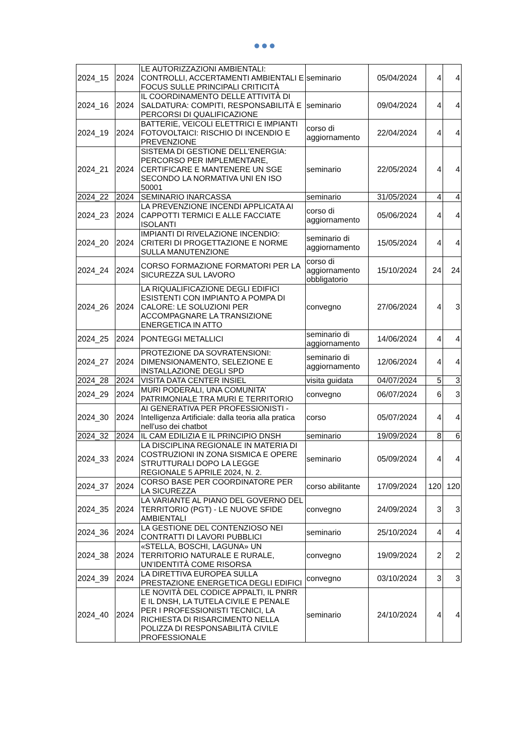●●●
| 2024_15 | 2024 | LE AUTORIZZAZIONI AMBIENTALI: CONTROLLI, ACCERTAMENTI AMBIENTALI E FOCUS SULLE PRINCIPALI CRITICITÀ | seminario | 05/04/2024 | 4 | 4 |
| 2024_16 | 2024 | IL COORDINAMENTO DELLE ATTIVITÀ DI SALDATURA: COMPITI, RESPONSABILITÀ E PERCORSI DI QUALIFICAZIONE | seminario | 09/04/2024 | 4 | 4 |
| 2024_19 | 2024 | BATTERIE, VEICOLI ELETTRICI E IMPIANTI FOTOVOLTAICI: RISCHIO DI INCENDIO E PREVENZIONE | corso di aggiornamento | 22/04/2024 | 4 | 4 |
| 2024_21 | 2024 | SISTEMA DI GESTIONE DELL'ENERGIA: PERCORSO PER IMPLEMENTARE, CERTIFICARE E MANTENERE UN SGE SECONDO LA NORMATIVA UNI EN ISO 50001 | seminario | 22/05/2024 | 4 | 4 |
| 2024_22 | 2024 | SEMINARIO INARCASSA | seminario | 31/05/2024 | 4 | 4 |
| 2024_23 | 2024 | LA PREVENZIONE INCENDI APPLICATA AI CAPPOTTI TERMICI E ALLE FACCIATE ISOLANTI | corso di aggiornamento | 05/06/2024 | 4 | 4 |
| 2024_20 | 2024 | IMPIANTI DI RIVELAZIONE INCENDIO: CRITERI DI PROGETTAZIONE E NORME SULLA MANUTENZIONE | seminario di aggiornamento | 15/05/2024 | 4 | 4 |
| 2024_24 | 2024 | CORSO FORMAZIONE FORMATORI PER LA SICUREZZA SUL LAVORO | corso di aggiornamento obbligatorio | 15/10/2024 | 24 | 24 |
| 2024_26 | 2024 | LA RIQUALIFICAZIONE DEGLI EDIFICI ESISTENTI CON IMPIANTO A POMPA DI CALORE: LE SOLUZIONI PER ACCOMPAGNARE LA TRANSIZIONE ENERGETICA IN ATTO | convegno | 27/06/2024 | 4 | 3 |
| 2024_25 | 2024 | PONTEGGI METALLICI | seminario di aggiornamento | 14/06/2024 | 4 | 4 |
| 2024_27 | 2024 | PROTEZIONE DA SOVRATENSIONI: DIMENSIONAMENTO, SELEZIONE E INSTALLAZIONE DEGLI SPD | seminario di aggiornamento | 12/06/2024 | 4 | 4 |
| 2024_28 | 2024 | VISITA DATA CENTER INSIEL | visita guidata | 04/07/2024 | 5 | 3 |
| 2024_29 | 2024 | MURI PODERALI, UNA COMUNITA’ PATRIMONIALE TRA MURI E TERRITORIO | convegno | 06/07/2024 | 6 | 3 |
| 2024_30 | 2024 | AI GENERATIVA PER PROFESSIONISTI - Intelligenza Artificiale: dalla teoria alla pratica nell’uso dei chatbot | corso | 05/07/2024 | 4 | 4 |
| 2024_32 | 2024 | IL CAM EDILIZIA E IL PRINCIPIO DNSH | seminario | 19/09/2024 | 8 | 6 |
| 2024_33 | 2024 | LA DISCIPLINA REGIONALE IN MATERIA DI COSTRUZIONI IN ZONA SISMICA E OPERE STRUTTURALI DOPO LA LEGGE REGIONALE 5 APRILE 2024, N. 2. | seminario | 05/09/2024 | 4 | 4 |
| 2024_37 | 2024 | CORSO BASE PER COORDINATORE PER LA SICUREZZA | corso abilitante | 17/09/2024 | 120 | 120 |
| 2024_35 | 2024 | LA VARIANTE AL PIANO DEL GOVERNO DEL TERRITORIO (PGT) - LE NUOVE SFIDE AMBIENTALI | convegno | 24/09/2024 | 3 | 3 |
| 2024_36 | 2024 | LA GESTIONE DEL CONTENZIOSO NEI CONTRATTI DI LAVORI PUBBLICI | seminario | 25/10/2024 | 4 | 4 |
| 2024_38 | 2024 | «STELLA, BOSCHI, LAGUNA» UN TERRITORIO NATURALE E RURALE, UN’IDENTITÀ COME RISORSA | convegno | 19/09/2024 | 2 | 2 |
| 2024_39 | 2024 | LA DIRETTIVA EUROPEA SULLA PRESTAZIONE ENERGETICA DEGLI EDIFICI | convegno | 03/10/2024 | 3 | 3 |
| 2024_40 | 2024 | LE NOVITÀ DEL CODICE APPALTI, IL PNRR E IL DNSH, LA TUTELA CIVILE E PENALE PER I PROFESSIONISTI TECNICI, LA RICHIESTA DI RISARCIMENTO NELLA POLIZZA DI RESPONSABILITÀ CIVILE PROFESSIONALE | seminario | 24/10/2024 | 4 | 4 |